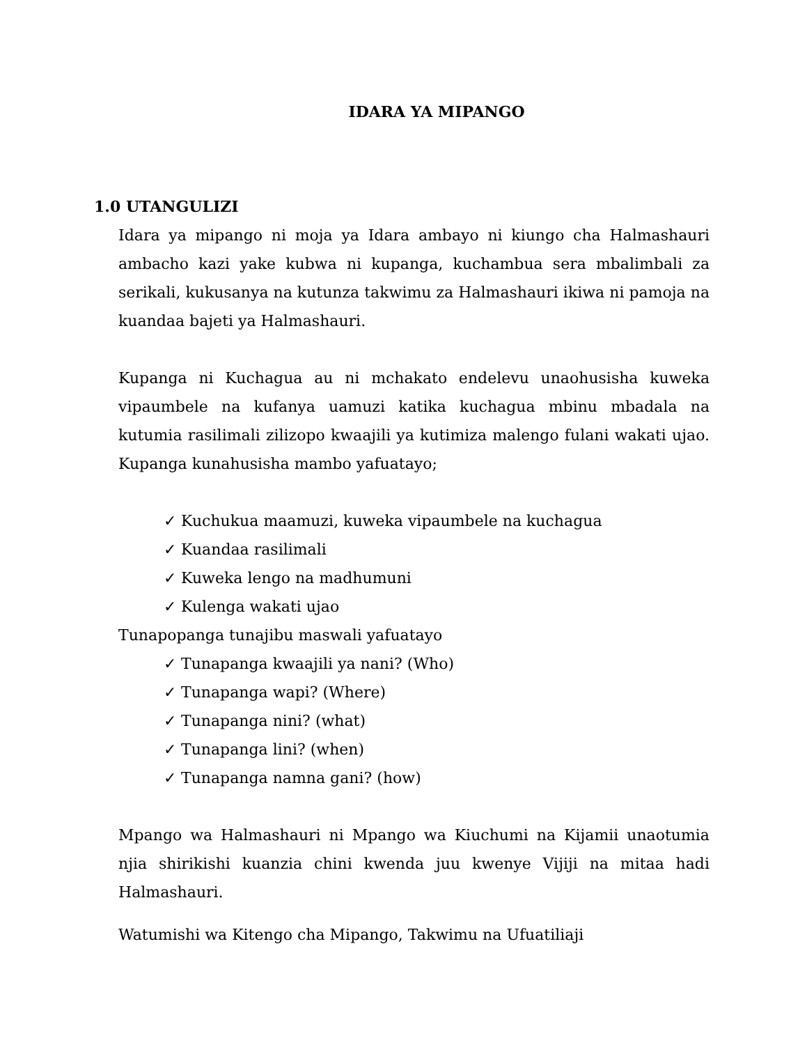IDARA YA MIPANGO
1.0 UTANGULIZI
Idara ya mipango ni moja ya Idara ambayo ni kiungo cha Halmashauri ambacho kazi yake kubwa ni kupanga, kuchambua sera mbalimbali za serikali, kukusanya na kutunza takwimu za Halmashauri ikiwa ni pamoja na kuandaa bajeti ya Halmashauri.
Kupanga ni Kuchagua au ni mchakato endelevu unaohusisha kuweka vipaumbele na kufanya uamuzi katika kuchagua mbinu mbadala na kutumia rasilimali zilizopo kwaajili ya kutimiza malengo fulani wakati ujao. Kupanga kunahusisha mambo yafuatayo;
✓ Kuchukua maamuzi, kuweka vipaumbele na kuchagua
✓ Kuandaa rasilimali
✓ Kuweka lengo na madhumuni
✓ Kulenga wakati ujao
Tunapopanga tunajibu maswali yafuatayo
✓ Tunapanga kwaajili ya nani? (Who)
✓ Tunapanga wapi? (Where)
✓ Tunapanga nini? (what)
✓ Tunapanga lini? (when)
✓ Tunapanga namna gani? (how)
Mpango wa Halmashauri ni Mpango wa Kiuchumi na Kijamii unaotumia njia shirikishi kuanzia chini kwenda juu kwenye Vijiji na mitaa hadi Halmashauri.
Watumishi wa Kitengo cha Mipango, Takwimu na Ufuatiliaji